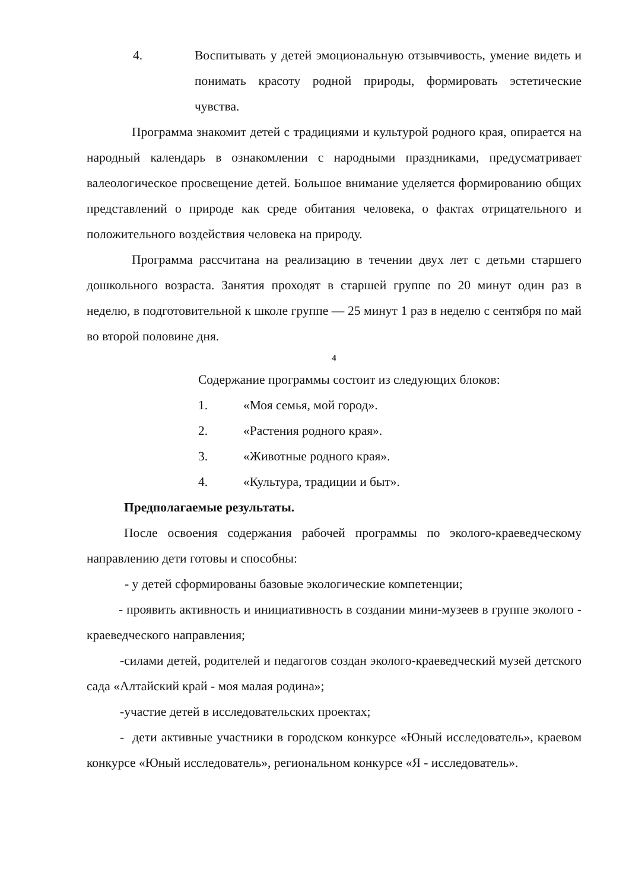4. Воспитывать у детей эмоциональную отзывчивость, умение видеть и понимать красоту родной природы, формировать эстетические чувства.
Программа знакомит детей с традициями и культурой родного края, опирается на народный календарь в ознакомлении с народными праздниками, предусматривает валеологическое просвещение детей. Большое внимание уделяется формированию общих представлений о природе как среде обитания человека, о фактах отрицательного и положительного воздействия человека на природу.
Программа рассчитана на реализацию в течении двух лет с детьми старшего дошкольного возраста. Занятия проходят в старшей группе по 20 минут один раз в неделю, в подготовительной к школе группе — 25 минут 1 раз в неделю с сентября по май во второй половине дня.
4
Содержание программы состоит из следующих блоков:
1. «Моя семья, мой город».
2. «Растения родного края».
3. «Животные родного края».
4. «Культура, традиции и быт».
Предполагаемые результаты.
После освоения содержания рабочей программы по эколого-краеведческому направлению дети готовы и способны:
- у детей сформированы базовые экологические компетенции;
- проявить активность и инициативность в создании мини-музеев в группе эколого - краеведческого направления;
-силами детей, родителей и педагогов создан эколого-краеведческий музей детского сада «Алтайский край - моя малая родина»;
-участие детей в исследовательских проектах;
- дети активные участники в городском конкурсе «Юный исследователь», краевом конкурсе «Юный исследователь», региональном конкурсе «Я - исследователь».